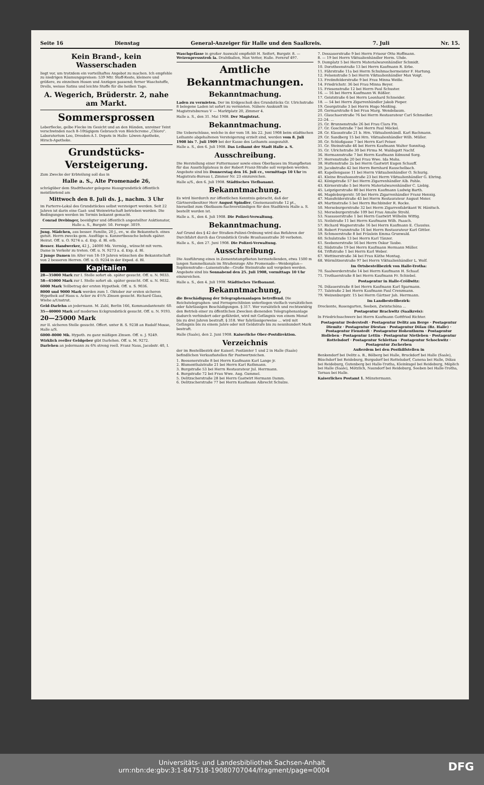Seite 16 Dienstag General-Anzeiger für Halle und den Saalkreis. 7. Juli Nr. 15.
Kein Brand-, kein Wasserschaden
liegt vor, um trotzdem ein vorteilhaftes Angebot zu machen. Ich empfehle zu niedrigen Räumungspreisen: 539 Mtr. Stoff-Reste, kleinere und größere, zu einzelnen Hosen und Anzügen passend; ferner Waschstoffe, Drells, weisse Satins und leichte Stoffe für die heißen Tage.
A. Wegerich, Brüderstr. 2, nahe am Markt.
Sommersprossen
Leberflecke, gelbe Flecke im Gesicht und an den Händen, unreiner Teint verschwinden nach 8–10tägigem Gebrauch von Bleichcreme „Chloro". Laboratorium Leo, Dresden-A.1. Depots in Halle: Löwen-Apotheke, Hirsch-Apotheke.
Grundstücks-Versteigerung.
Zum Zwecke der Erbteilung soll das in
Halle a. S., Alte Promenade 26,
schrägüber dem Stadttheater gelegene Hausgrundstück öffentlich meistbietend am
Mittwoch den 8. Juli ds. J., nachm. 3 Uhr
im Parterre-Lokal des Grundstückes selbst versteigert werden. Seit 22 Jahren ist darin eine Gast- und Weinwirtschaft betrieben worden. Die Bedingungen werden im Termin bekannt gemacht.
Conrad Drebinger, beeidigter und öffentlich angestellter Auktionator, Halle a. S., Burgstr. 50. Fernspr. 3019.
Jung. Mädchen, aus besser. Familie, 20 J., ev., w. die Bekanntsch. eines gutsit. Herrn zwecks gem. Ausflüge u. Konzertbesuche behufs später. Heirat. Off. u. O. 9274 a. d. Exp. d. Bl. erb.
Besser. Handwerker, 42 J., 24000 Mk. Vermög., wünscht mit verm. Dame in Verkehr zu treten. Off. u. N. 9273 a. d. Exp. d. Bl.
2 junge Damen im Alter von 18–19 Jahren wünschen die Bekanntschaft von 2 besseren Herren. Off. u. O. 9234 in der Exped. d. Bl.
Kapitalien
28—35000 Mark zur I. Stelle sofort ob. später gesucht. Off. u. N. 9033.
58—65000 Mark zur I. Stelle sofort ob. später gesucht. Off. u. N. 9032.
6000 Mark Teilbetrag der ersten Hypothek. Off. u. S. 9036.
8000 und 9000 Mark werden zum 1. Oktober zur ersten sicheren Hypothek auf Haus u. Acker zu 4½% Zinsen gesucht. Richard Glass, Wiehe a/Unstrut.
Geld-Darlehn an jedermann. M. Zahl, Berlin 166, Kommandantenstr. 60.
35—40000 Mark auf modernes Eckgrundstück gesucht. Off. u. N. 9193.
20—25000 Mark
zur II. sicheren Stelle gesucht. Offert. unter B. S. 9238 an Rudolf Mosse, Halle a/S.
6000–8000 Mk. Hypoth. zu ganz mäßigen Zinsen. Off. u. J. 9249.
Wirklich reeller Geldgeber gibt Darlehen. Off. u. M. 9272.
Darlehen an jedermann zu 6% streng reell. Franz Naus, Jacobstr. 40, I.
Waschgefässe in großer Auswahl empfiehlt H. Seifert, Burgstr. 8. — Weizenpressstroh la. Drahtballen, Max Vetter, Halle. Fernruf 497.
Amtliche Bekanntmachungen.
Bekanntmachung.
Laden zu vermieten. Der im Erdgeschoß des Grundstücks Gr. Ulrichstraße 8 belegene Laden ist sofort zu vermieten. Nähere Auskunft im Magistratsbureau V — Marktplatz 20, Zimmer 4.
Halle a. S., den 31. Mai 1908. Der Magistrat.
Bekanntmachung.
Die Ueberschüsse, welche in der vom 18. bis 22. Juni 1908 beim städtischen Leihamte abgehaltenen Versteigerung erzielt sind, werden vom 8. Juli 1908 bis 7. Juli 1909 bei der Kasse des Leihamts ausgezahlt.
Halle a. S., den 6. Juli 1908. Das Leihamt der Stadt Halle a. S.
Ausschreibung.
Die Herstellung einer Futtermauer sowie eines Oberbaues im Stampfbeton für das Ausstichplateau in der Robert Franz-Straße soll vergeben werden. Angebote sind bis Donnerstag den 16. Juli cr., vormittags 10 Uhr im Magistrats-Bureau I, Zimmer Nr. 23 einzureichen.
Halle a/S., den 6. Juli 1908. Städtisches Tiefbauamt.
Bekanntmachung.
Es wird hierdurch zur öffentlichen Kenntnis gebracht, daß der Gärtnereibesitzer Herr August Spindler, Gneisenaustraße 12 pt., hierselbst zum Obstbaum-Sachverständigen für den Stadtkreis Halle a. S. bestellt worden ist.
Halle a. S., den 4. Juli 1908. Die Polizei-Verwaltung.
Bekanntmachung.
Auf Grund des § 42 der Straßen-Polizei-Ordnung wird das Befahren der Durchfahrt durch das Grundstück Große Brauhausstraße 30 verboten.
Halle a. S., den 27. Juni 1908. Die Polizei-Verwaltung.
Ausschreibung.
Die Ausführung eines in Zementstampfbeton herzustellenden, etwa 1500 m langen Sammelkanals im Straßenzuge Alte Promenade—Weidenplan—Sophienstraße—Luisenstraße—Große Steinstraße soll vergeben werden. Angebote sind bis Sonnabend den 25. Juli 1908, vormittags 10 Uhr einzureichen.
Halle a. S., den 4. Juli 1908. Städtisches Tiefbauamt.
Bekanntmachung,
die Beschädigung der Telegraphenanlagen betreffend. Die Reichstelegraphen- und Fernsprechlinien unterliegen vielfach vorsätzlichen oder fahrlässigen Beschädigungen. § 317. Wer vorsätzlich und rechtswidrig den Betrieb einer zu öffentlichen Zwecken dienenden Telegraphenanlage dadurch verhindert oder gefährdet, wird mit Gefängnis von einem Monat bis zu drei Jahren bestraft. § 318. Wer fahrlässigerweise ... wird mit Gefängnis bis zu einem Jahre oder mit Geldstrafe bis zu neunhundert Mark bestraft.
Halle (Saale), den 2. Juni 1908. Kaiserliche Ober-Postdirektion.
Verzeichnis
der im Bestellbezirk der Kaiserl. Postämter 1 und 2 in Halle (Saale) befindlichen Verkaufsstellen für Postwertzeichen.
1. Beesenerstraße 8 bei Herrn Kaufmann Karl Lange jr.
2. Blumenthalstraße 21 bei Herrn Karl Rathmann.
3. Burgstraße 53 bei Herrn Restaurateur Jul. Herrmann.
4. Burgstraße 72 bei Frau Wwe. Aug. Gummel.
5. Delitzscherstraße 28 bei Herrn Gastwirt Hermann Damm.
6. Delitzscherstraße 77 bei Herrn Kaufmann Albrecht Schulze.
7. Dessauerstraße 9 bei Herrn Friseur Otto Hoffmann.
8. — 19 bei Herrn Viktualienhändler Herm. Uhde.
9. Domplatz 5 bei Herrn Materialwarenhändler Schmidt.
10. Dorotheenstraße 13 bei Herrn Kaufmann R. Erbe.
11. Fährstraße 11a bei Herrn Schuhmachermeister F. Hartung.
12. Felsenstraße 5 bei Herrn Viktualienhändler Max Voigt.
13. Freiimfelderstraße 9 bei Frau Minna Weiße.
14. Friedrichstr. 36 bei Frau Minna Beyer.
15. Friesenstraße 12 bei Herrn Paul Schuster.
16. — 16 bei Herrn Kaufmann W. Rößler.
17. Geiststraße 6 bei Herrn Leonhard Schneider.
18. — 54 bei Herrn Zigarrenhändler Jakob Pieper.
19. Georgstraße 3 bei Herrn Hugo Meißing.
20. Germarstraße 6 bei Frau Marg. Wendebaum.
21. Glauchaerstraße 76 bei Herrn Restaurateur Carl Schmeißer.
22–24. ...
25. Gr. Brunnenstraße 26 bei Frau Clara Fix.
27. Gr. Goschstraße 7 bei Herrn Paul Möckel.
28. Gr. Klausstraße 21 b. Hrn. Viktualienhändl. Karl Bachmann.
29. Gr. Sandberg 15 bei Hrn. Viktualienhändler Wilh. Müller.
30. Gr. Schloßgasse 7 bei Herrn Karl Peiser.
31. Gr. Steinstraße 46 bei Herrn Kaufmann Walter Sonnitag.
35. Gr. Ulrichstraße 30 bei Firma M. Waldsgott Nachf.
36. Hermannstraße 7 bei Herrn Kaufmann Edmund Sorg.
37. Herrenstraße 20 bei Frau Wwe. Ida Mohs.
38. Huttenstraße 2a bei Herrn Gastwirt Eugen Schauff.
39. Jacobstraße 42 bei Herrn Bernhard Rauschelbach.
40. Kapellengasse 11 bei Herrn Viktualienhändler O. Schurig.
41. Kleine Brauhausstraße 23 bei Herrn Viktualienhändler G. Ehring.
42. Königstraße 57 bei Herrn Zigarrenhändler Alb. Pohle.
43. Körnerstraße 5 bei Herrn Materialwarenhändler C. Liebig.
45. Leipzigerstraße 80 bei Herrn Kaufmann Ludwig Barth.
46. Magdeburgerstr. 50 bei Herrn Zigarrenhändler Franz Hennig.
47. Mansfelderstraße 43 bei Herrn Restaurateur August Meier.
49. Martinstraße 5 bei Herrn Buchbinder R. Rocke.
50. Merseburgerstraße 32 bei Herrn Zigarrenfabrikant W. Hänitsch.
52. Merseburgerstraße 109 bei Frau Amalie Strehl.
53. Nassauerstraße 1 bei Herrn Gastwirt Wilhelm Wittig.
55. Neilstraße 11 bei Herrn Kaufmann Wilh. Paasch.
57. Richard Wagnerstraße 16 bei Herrn Kaufmann E. Clausius.
58. Robert Franzstraße 16 bei Herrn Restaurateur Karl Gittler.
59. Schmeerstraße 8 bei Fräulein Emma Grunwald.
60. Schulstraße 13 bei Herrn Karl Tänzer.
61. Seebenerstraße 56 bei Herrn Oskar Taube.
62. Südstraße 19 bei Herrn Kaufmann Hermann Müller.
64. Triftstraße 1 bei Herrn Karl Weber.
67. Wettinerstraße 34 bei Frau Käthe Montag.
68. Wörmlitzerstraße 97 bei Herrn Viktualienhändler L. Wolf.
Im Ortsbestellbezirk von Halle-Trotha:
70. Saalwerderstraße 14 bei Herrn Kaufmann H. Schaaf.
71. Trothaerstraße 8 bei Herrn Kaufmann Fr. Schiebel.
Postagentur in Halle-Cröllwitz:
76. Dölauerstraße 8 bei Herrn Kaufmann Karl Sparmann.
77. Talstraße 2 bei Herrn Kaufmann Paul Crenzmann.
79. Weizenburgstr. 15 bei Herrn Gärtner Joh. Herrmann.
Im Landbestellbezirk:
Dreckente, Rosengarten, Seeben, Zwintschöna ...
Postagentur Brachwitz (Saalkreis):
In Friedrichsschwerz bei Herrn Kaufmann Gottfried Richter.
Postagentur Dederstedt · Postagentur Delitz am Berge · Postagentur Diemitz · Postagentur Diestau · Postagentur Dölau (Bz. Halle) · Postagentur Fienstedt · Postagentur Hohenthurm · Postagentur Holleben · Postagentur Lettin · Postagentur Nietleben · Postagentur Rottelsdorf · Postagentur Schlettau · Postagentur Schochwitz · Postagentur Zscherben
Außerdem bei den Posthilfstellen in
Benkendorf bei Delitz a. B., Bölberg bei Halle, Bruckdorf bei Halle (Saale), Büschdorf bei Reideburg, Burgsdorf bei Rottelsdorf, Canena bei Halle, Dölau bei Reideburg, Gutenberg bei Halle-Trotha, Kleinkugel bei Reideburg, Möplich bei Halle (Saale), Mötzlich, Naundorf bei Reideburg, Seeben bei Halle-Trotha, Tornau bei Halle.
Kaiserliches Postamt 1. Münstermann.
Universitäts- und Landesbibliothek Sachsen-Anhalt
urn:nbn:de:gbv:3:1-847518-19080707044/fragment/page=0004 DFG